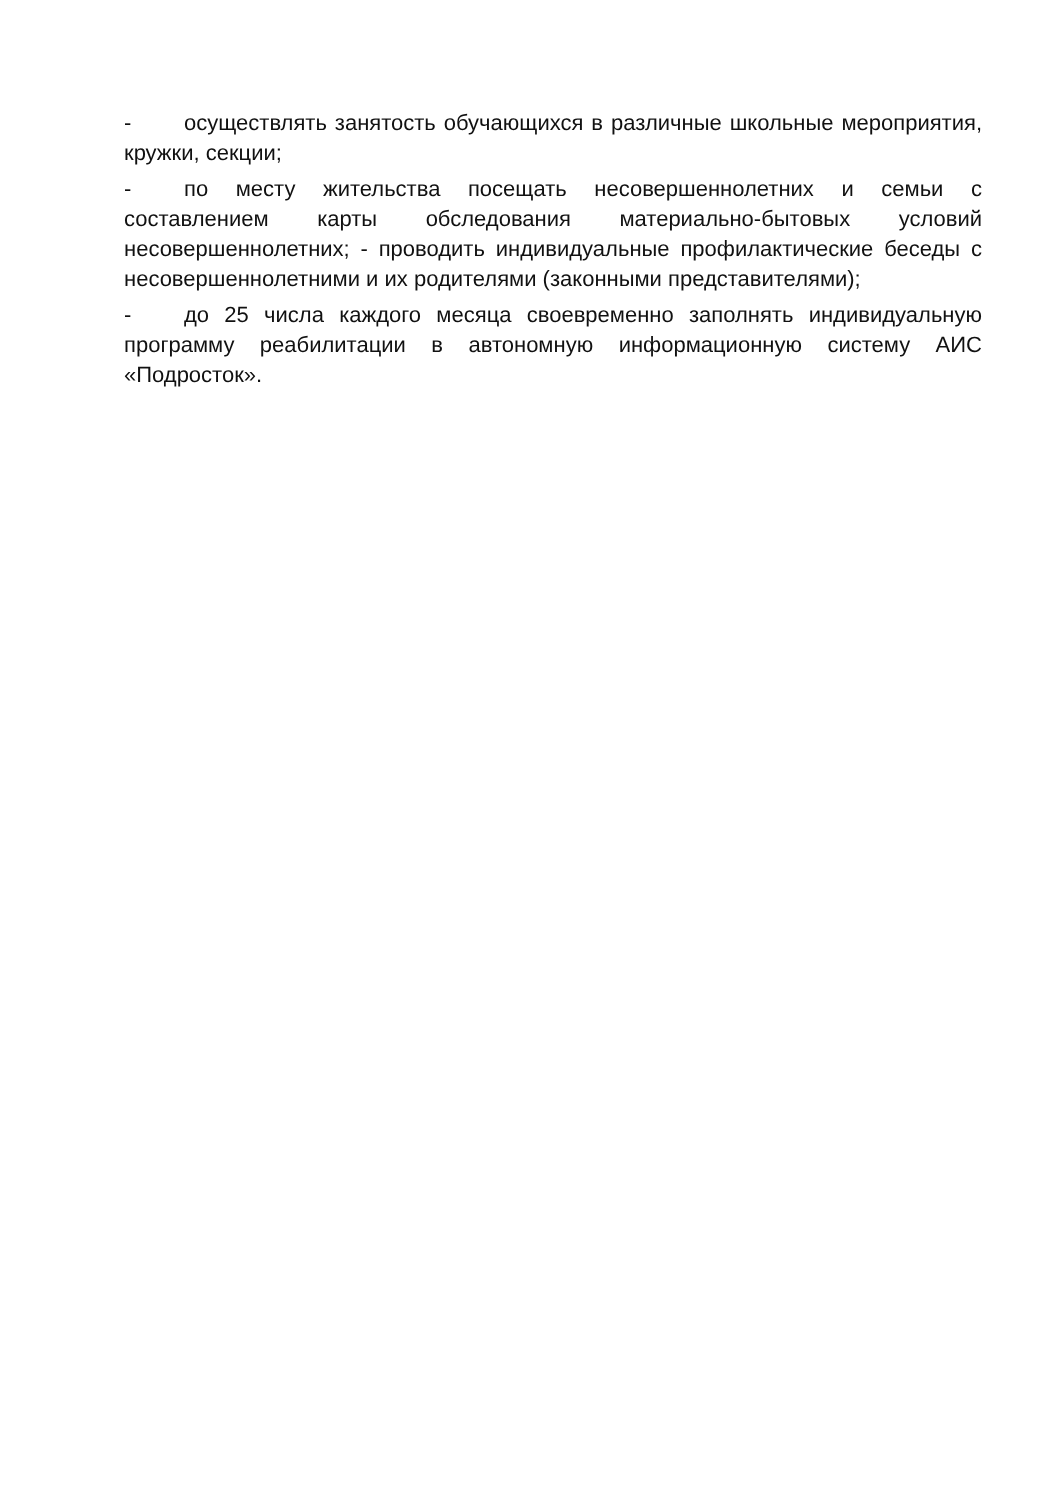- осуществлять занятость обучающихся в различные школьные мероприятия, кружки, секции;
- по месту жительства посещать несовершеннолетних и семьи с составлением карты обследования материально-бытовых условий несовершеннолетних; - проводить индивидуальные профилактические беседы с несовершеннолетними и их родителями (законными представителями);
- до 25 числа каждого месяца своевременно заполнять индивидуальную программу реабилитации в автономную информационную систему АИС «Подросток».